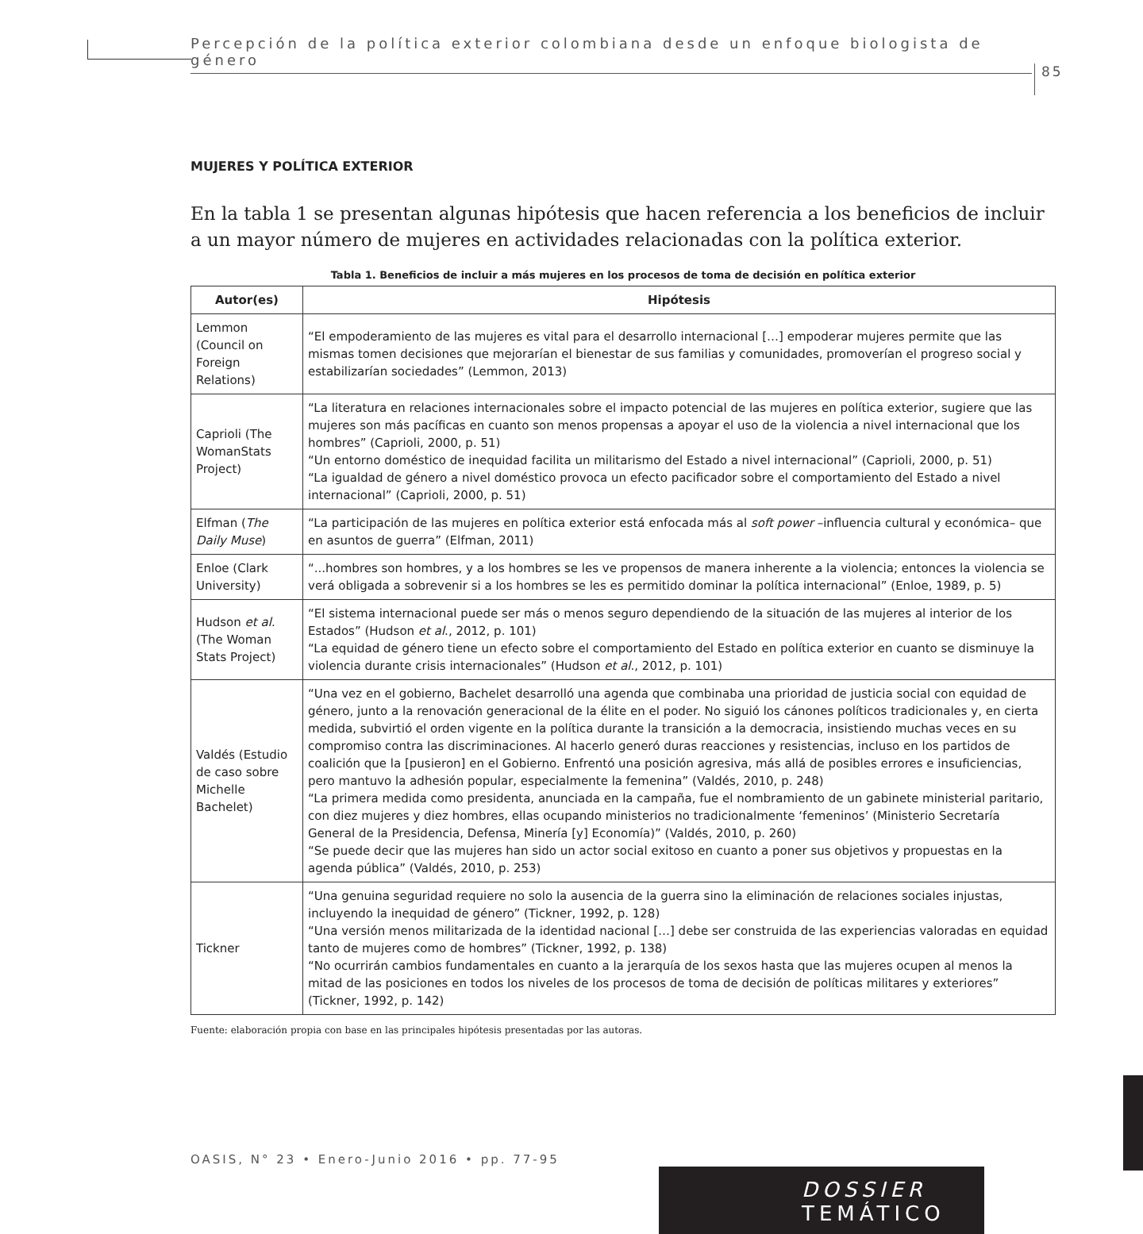Percepción de la política exterior colombiana desde un enfoque biologista de género
85
MUJERES Y POLÍTICA EXTERIOR
En la tabla 1 se presentan algunas hipótesis que hacen referencia a los beneficios de incluir a un mayor número de mujeres en actividades relacionadas con la política exterior.
Tabla 1. Beneficios de incluir a más mujeres en los procesos de toma de decisión en política exterior
| Autor(es) | Hipótesis |
| --- | --- |
| Lemmon (Council on Foreign Relations) | “El empoderamiento de las mujeres es vital para el desarrollo internacional […] empoderar mujeres permite que las mismas tomen decisiones que mejorarían el bienestar de sus familias y comunidades, promoverían el progreso social y estabilizarían sociedades” (Lemmon, 2013) |
| Caprioli (The WomanStats Project) | “La literatura en relaciones internacionales sobre el impacto potencial de las mujeres en política exterior, sugiere que las mujeres son más pacíficas en cuanto son menos propensas a apoyar el uso de la violencia a nivel internacional que los hombres” (Caprioli, 2000, p. 51) “Un entorno doméstico de inequidad facilita un militarismo del Estado a nivel internacional” (Caprioli, 2000, p. 51) “La igualdad de género a nivel doméstico provoca un efecto pacificador sobre el comportamiento del Estado a nivel internacional” (Caprioli, 2000, p. 51) |
| Elfman ( The Daily Muse ) | “La participación de las mujeres en política exterior está enfocada más al soft power –influencia cultural y económica– que en asuntos de guerra” (Elfman, 2011) |
| Enloe (Clark University) | “...hombres son hombres, y a los hombres se les ve propensos de manera inherente a la violencia; entonces la violencia se verá obligada a sobrevenir si a los hombres se les es permitido dominar la política internacional” (Enloe, 1989, p. 5) |
| Hudson et al. (The Woman Stats Project) | “El sistema internacional puede ser más o menos seguro dependiendo de la situación de las mujeres al interior de los Estados” (Hudson et al ., 2012, p. 101) “La equidad de género tiene un efecto sobre el comportamiento del Estado en política exterior en cuanto se disminuye la violencia durante crisis internacionales” (Hudson et al ., 2012, p. 101) |
| Valdés (Estudio de caso sobre Michelle Bachelet) | “Una vez en el gobierno, Bachelet desarrolló una agenda que combinaba una prioridad de justicia social con equidad de género, junto a la renovación generacional de la élite en el poder. No siguió los cánones políticos tradicionales y, en cierta medida, subvirtió el orden vigente en la política durante la transición a la democracia, insistiendo muchas veces en su compromiso contra las discriminaciones. Al hacerlo generó duras reacciones y resistencias, incluso en los partidos de coalición que la [pusieron] en el Gobierno. Enfrentó una posición agresiva, más allá de posibles errores e insuficiencias, pero mantuvo la adhesión popular, especialmente la femenina” (Valdés, 2010, p. 248) “La primera medida como presidenta, anunciada en la campaña, fue el nombramiento de un gabinete ministerial paritario, con diez mujeres y diez hombres, ellas ocupando ministerios no tradicionalmente ‘femeninos’ (Ministerio Secretaría General de la Presidencia, Defensa, Minería [y] Economía)” (Valdés, 2010, p. 260) “Se puede decir que las mujeres han sido un actor social exitoso en cuanto a poner sus objetivos y propuestas en la agenda pública” (Valdés, 2010, p. 253) |
| Tickner | “Una genuina seguridad requiere no solo la ausencia de la guerra sino la eliminación de relaciones sociales injustas, incluyendo la inequidad de género” (Tickner, 1992, p. 128) “Una versión menos militarizada de la identidad nacional […] debe ser construida de las experiencias valoradas en equidad tanto de mujeres como de hombres” (Tickner, 1992, p. 138) “No ocurrirán cambios fundamentales en cuanto a la jerarquía de los sexos hasta que las mujeres ocupen al menos la mitad de las posiciones en todos los niveles de los procesos de toma de decisión de políticas militares y exteriores” (Tickner, 1992, p. 142) |
Fuente: elaboración propia con base en las principales hipótesis presentadas por las autoras.
OASIS, N° 23 • Enero-Junio 2016 • pp. 77-95
DOSSIER TEMÁTICO